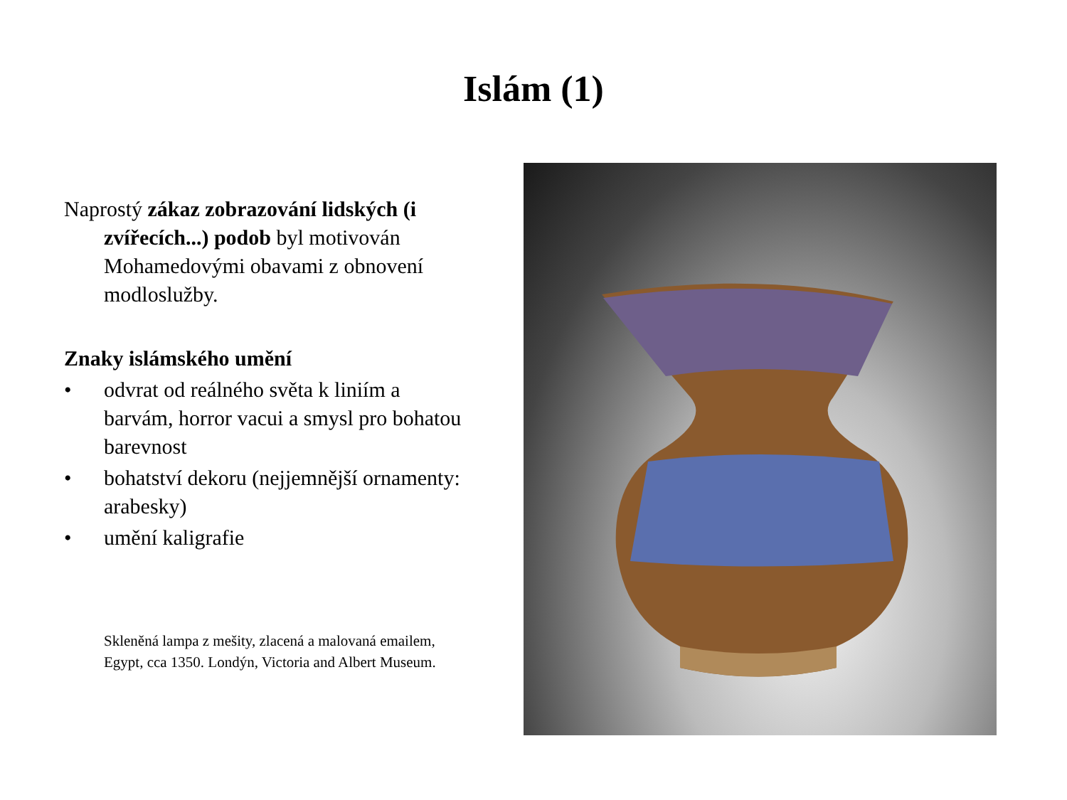Islám (1)
Naprostý zákaz zobrazování lidských (i zvířecích...) podob byl motivován Mohamedovými obavami z obnovení modloslužby.
Znaky islámského umění
• odvrat od reálného světa k liniím a barvám, horror vacui a smysl pro bohatou barevnost
• bohatství dekoru (nejjemnější ornamenty: arabesky)
• umění kaligrafie
Skleněná lampa z mešity, zlacená a malovaná emailem, Egypt, cca 1350. Londýn, Victoria and Albert Museum.